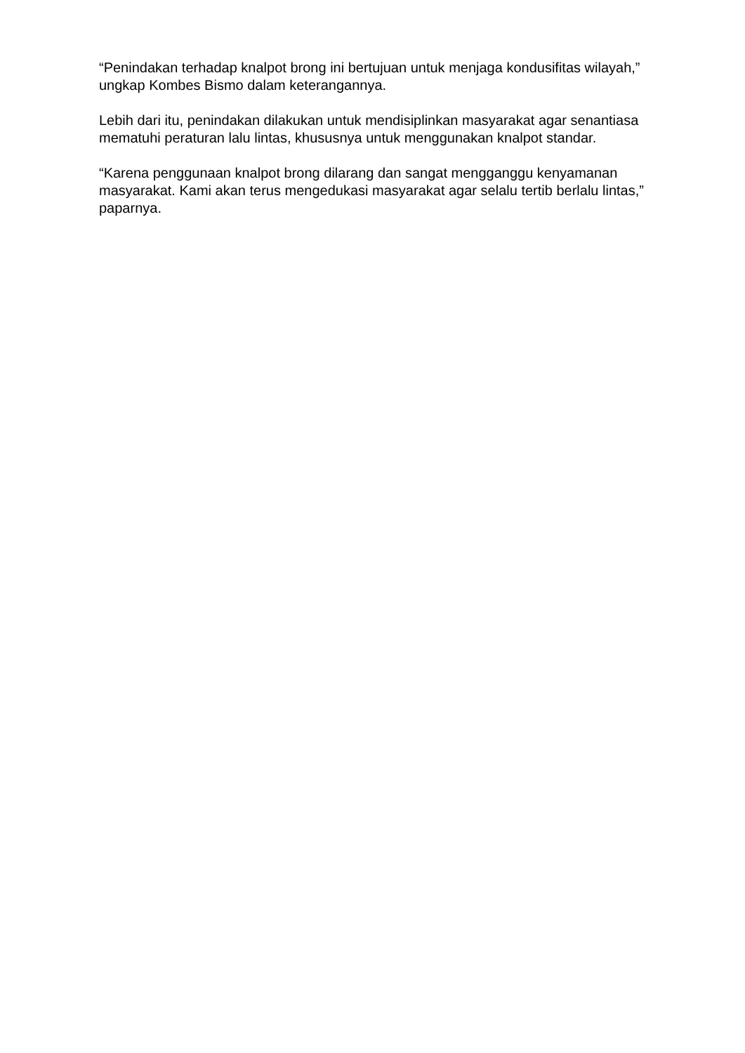“Penindakan terhadap knalpot brong ini bertujuan untuk menjaga kondusifitas wilayah,” ungkap Kombes Bismo dalam keterangannya.
Lebih dari itu, penindakan dilakukan untuk mendisiplinkan masyarakat agar senantiasa mematuhi peraturan lalu lintas, khususnya untuk menggunakan knalpot standar.
“Karena penggunaan knalpot brong dilarang dan sangat mengganggu kenyamanan masyarakat. Kami akan terus mengedukasi masyarakat agar selalu tertib berlalu lintas,” paparnya.